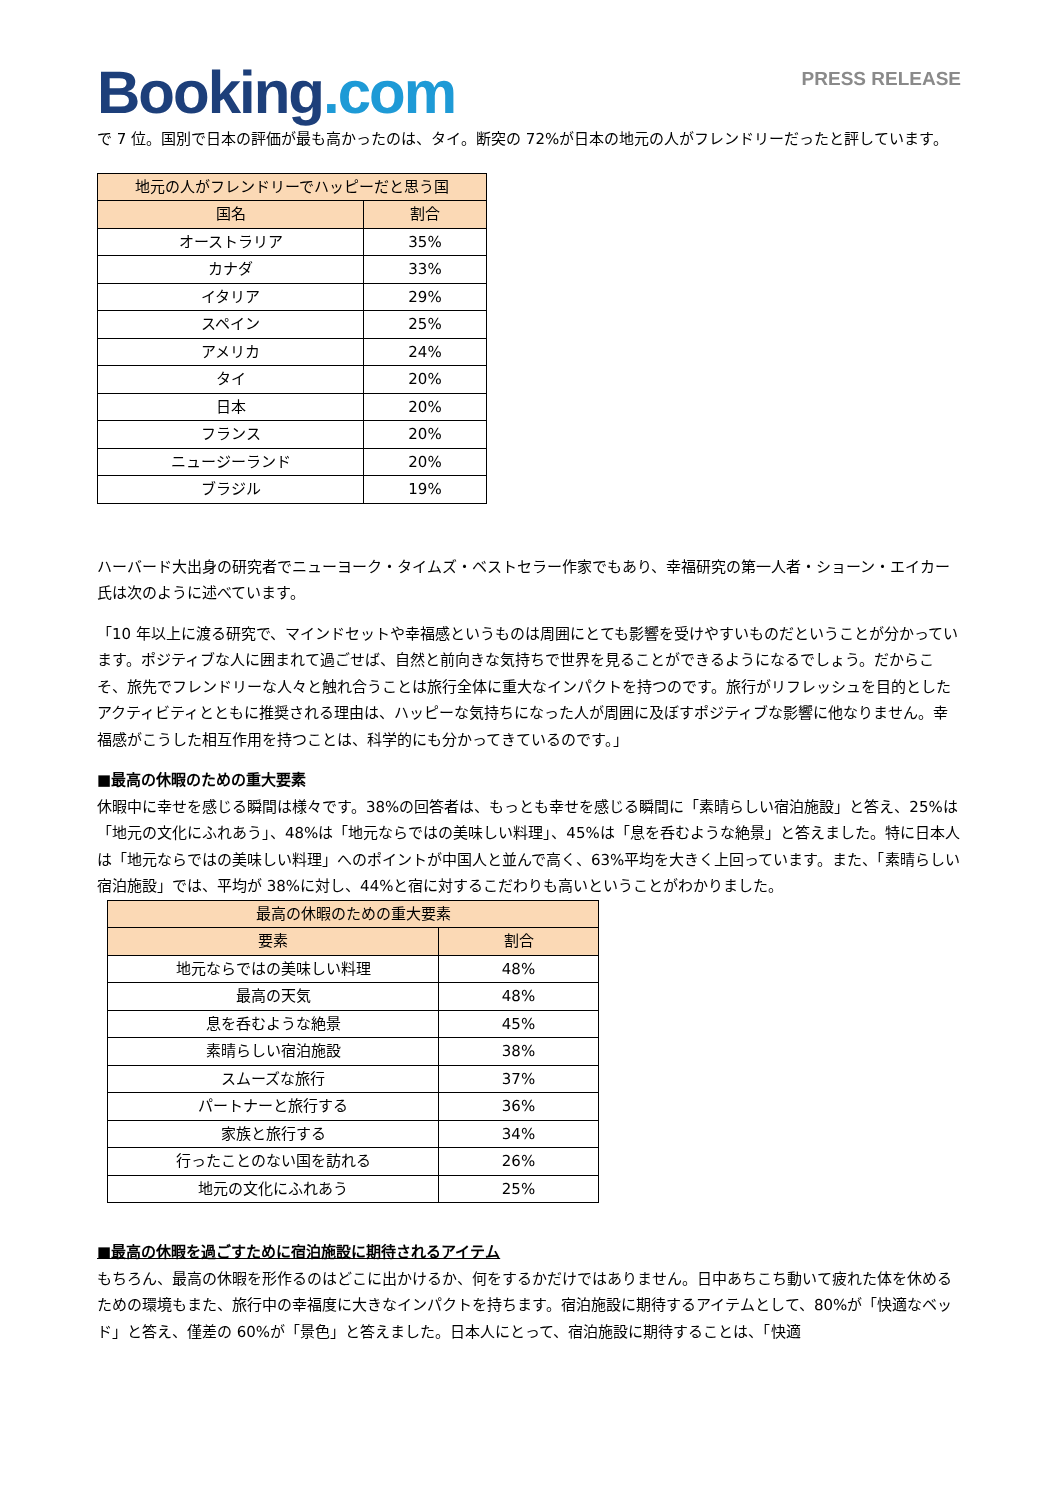Booking.com
PRESS RELEASE
で 7 位。国別で日本の評価が最も高かったのは、タイ。断突の 72%が日本の地元の人がフレンドリーだったと評しています。
| 地元の人がフレンドリーでハッピーだと思う国 | |
| --- | --- |
| 国名 | 割合 |
| オーストラリア | 35% |
| カナダ | 33% |
| イタリア | 29% |
| スペイン | 25% |
| アメリカ | 24% |
| タイ | 20% |
| 日本 | 20% |
| フランス | 20% |
| ニュージーランド | 20% |
| ブラジル | 19% |
ハーバード大出身の研究者でニューヨーク・タイムズ・ベストセラー作家でもあり、幸福研究の第一人者・ショーン・エイカー氏は次のように述べています。
「10 年以上に渡る研究で、マインドセットや幸福感というものは周囲にとても影響を受けやすいものだということが分かっています。ポジティブな人に囲まれて過ごせば、自然と前向きな気持ちで世界を見ることができるようになるでしょう。だからこそ、旅先でフレンドリーな人々と触れ合うことは旅行全体に重大なインパクトを持つのです。旅行がリフレッシュを目的としたアクティビティとともに推奨される理由は、ハッピーな気持ちになった人が周囲に及ぼすポジティブな影響に他なりません。幸福感がこうした相互作用を持つことは、科学的にも分かってきているのです。」
■最高の休暇のための重大要素
休暇中に幸せを感じる瞬間は様々です。38%の回答者は、もっとも幸せを感じる瞬間に「素晴らしい宿泊施設」と答え、25%は「地元の文化にふれあう」、48%は「地元ならではの美味しい料理」、45%は「息を呑むような絶景」と答えました。特に日本人は「地元ならではの美味しい料理」へのポイントが中国人と並んで高く、63%平均を大きく上回っています。また、「素晴らしい宿泊施設」では、平均が 38%に対し、44%と宿に対するこだわりも高いということがわかりました。
| 最高の休暇のための重大要素 | |
| --- | --- |
| 要素 | 割合 |
| 地元ならではの美味しい料理 | 48% |
| 最高の天気 | 48% |
| 息を呑むような絶景 | 45% |
| 素晴らしい宿泊施設 | 38% |
| スムーズな旅行 | 37% |
| パートナーと旅行する | 36% |
| 家族と旅行する | 34% |
| 行ったことのない国を訪れる | 26% |
| 地元の文化にふれあう | 25% |
■最高の休暇を過ごすために宿泊施設に期待されるアイテム
もちろん、最高の休暇を形作るのはどこに出かけるか、何をするかだけではありません。日中あちこち動いて疲れた体を休めるための環境もまた、旅行中の幸福度に大きなインパクトを持ちます。宿泊施設に期待するアイテムとして、80%が「快適なベッド」と答え、僅差の 60%が「景色」と答えました。日本人にとって、宿泊施設に期待することは、「快適